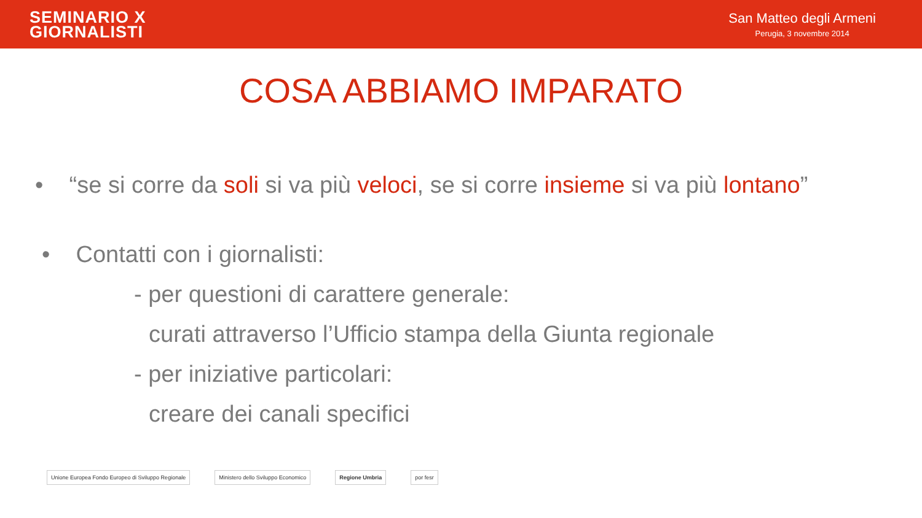SEMINARIO X
GIORNALISTI
San Matteo degli Armeni
Perugia, 3 novembre 2014
COSA ABBIAMO IMPARATO
• “se si corre da soli si va più veloci, se si corre insieme si va più lontano”
• Contatti con i giornalisti:
- per questioni di carattere generale:
curati attraverso l’Ufficio stampa della Giunta regionale
- per iniziative particolari:
creare dei canali specifici
Unione Europea Fondo Europeo di Sviluppo Regionale
Ministero dello Sviluppo Economico
Regione Umbria por fesr